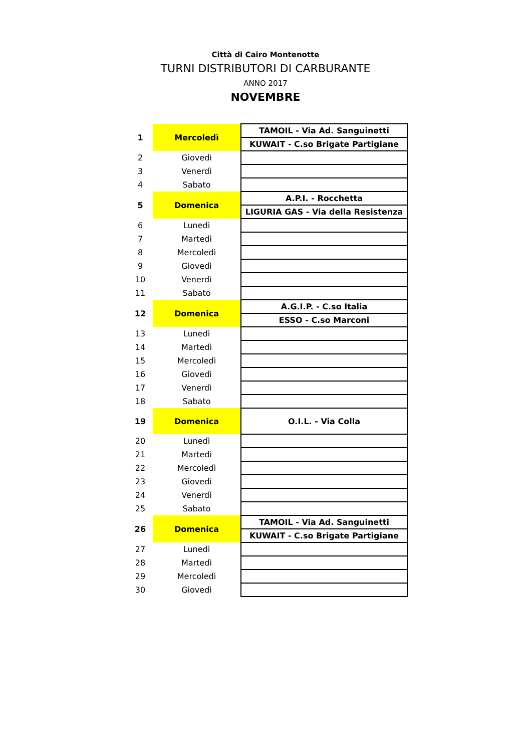Città di Cairo Montenotte
TURNI DISTRIBUTORI DI CARBURANTE
ANNO 2017
NOVEMBRE
| 1 | Mercoledì | TAMOIL - Via Ad. Sanguinetti |
| | | KUWAIT - C.so Brigate Partigiane |
| 2 | Giovedì | |
| 3 | Venerdì | |
| 4 | Sabato | |
| 5 | Domenica | A.P.I. - Rocchetta |
| | | LIGURIA GAS - Via della Resistenza |
| 6 | Lunedì | |
| 7 | Martedì | |
| 8 | Mercoledì | |
| 9 | Giovedì | |
| 10 | Venerdì | |
| 11 | Sabato | |
| 12 | Domenica | A.G.I.P. - C.so Italia |
| | | ESSO - C.so Marconi |
| 13 | Lunedì | |
| 14 | Martedì | |
| 15 | Mercoledì | |
| 16 | Giovedì | |
| 17 | Venerdì | |
| 18 | Sabato | |
| 19 | Domenica | O.I.L. - Via Colla |
| 20 | Lunedì | |
| 21 | Martedì | |
| 22 | Mercoledì | |
| 23 | Giovedì | |
| 24 | Venerdì | |
| 25 | Sabato | |
| 26 | Domenica | TAMOIL - Via Ad. Sanguinetti |
| | | KUWAIT - C.so Brigate Partigiane |
| 27 | Lunedì | |
| 28 | Martedì | |
| 29 | Mercoledì | |
| 30 | Giovedì | |